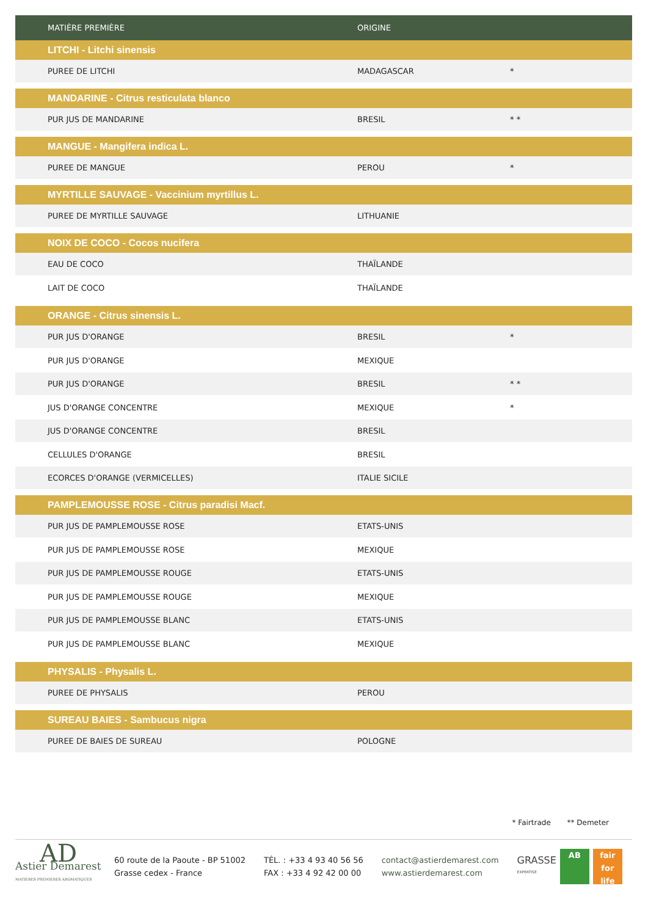| MATIÈRE PREMIÈRE | ORIGINE | |
| --- | --- | --- |
| LITCHI - Litchi sinensis | | |
| PUREE DE LITCHI | MADAGASCAR | * |
| MANDARINE - Citrus resticulata blanco | | |
| PUR JUS DE MANDARINE | BRESIL | * * |
| MANGUE - Mangifera indica L. | | |
| PUREE DE MANGUE | PEROU | * |
| MYRTILLE SAUVAGE - Vaccinium myrtillus L. | | |
| PUREE DE MYRTILLE SAUVAGE | LITHUANIE | |
| NOIX DE COCO - Cocos nucifera | | |
| EAU DE COCO | THAÏLANDE | |
| LAIT DE COCO | THAÏLANDE | |
| ORANGE - Citrus sinensis L. | | |
| PUR JUS D'ORANGE | BRESIL | * |
| PUR JUS D'ORANGE | MEXIQUE | |
| PUR JUS D'ORANGE | BRESIL | * * |
| JUS D'ORANGE CONCENTRE | MEXIQUE | * |
| JUS D'ORANGE CONCENTRE | BRESIL | |
| CELLULES D'ORANGE | BRESIL | |
| ECORCES D'ORANGE (VERMICELLES) | ITALIE SICILE | |
| PAMPLEMOUSSE ROSE - Citrus paradisi Macf. | | |
| PUR JUS DE PAMPLEMOUSSE ROSE | ETATS-UNIS | |
| PUR JUS DE PAMPLEMOUSSE ROSE | MEXIQUE | |
| PUR JUS DE PAMPLEMOUSSE ROUGE | ETATS-UNIS | |
| PUR JUS DE PAMPLEMOUSSE ROUGE | MEXIQUE | |
| PUR JUS DE PAMPLEMOUSSE BLANC | ETATS-UNIS | |
| PUR JUS DE PAMPLEMOUSSE BLANC | MEXIQUE | |
| PHYSALIS - Physalis L. | | |
| PUREE DE PHYSALIS | PEROU | |
| SUREAU BAIES - Sambucus nigra | | |
| PUREE DE BAIES DE SUREAU | POLOGNE | |
* Fairtrade ** Demeter
AD
Astier Demarest
MATIERES PREMIERES AROMATIQUES
60 route de la Paoute - BP 51002
Grasse cedex - France
TÉL. : +33 4 93 40 56 56
FAX : +33 4 92 42 00 00
contact@astierdemarest.com
www.astierdemarest.com
GRASSE
EXPERTISE
AB fair
for life